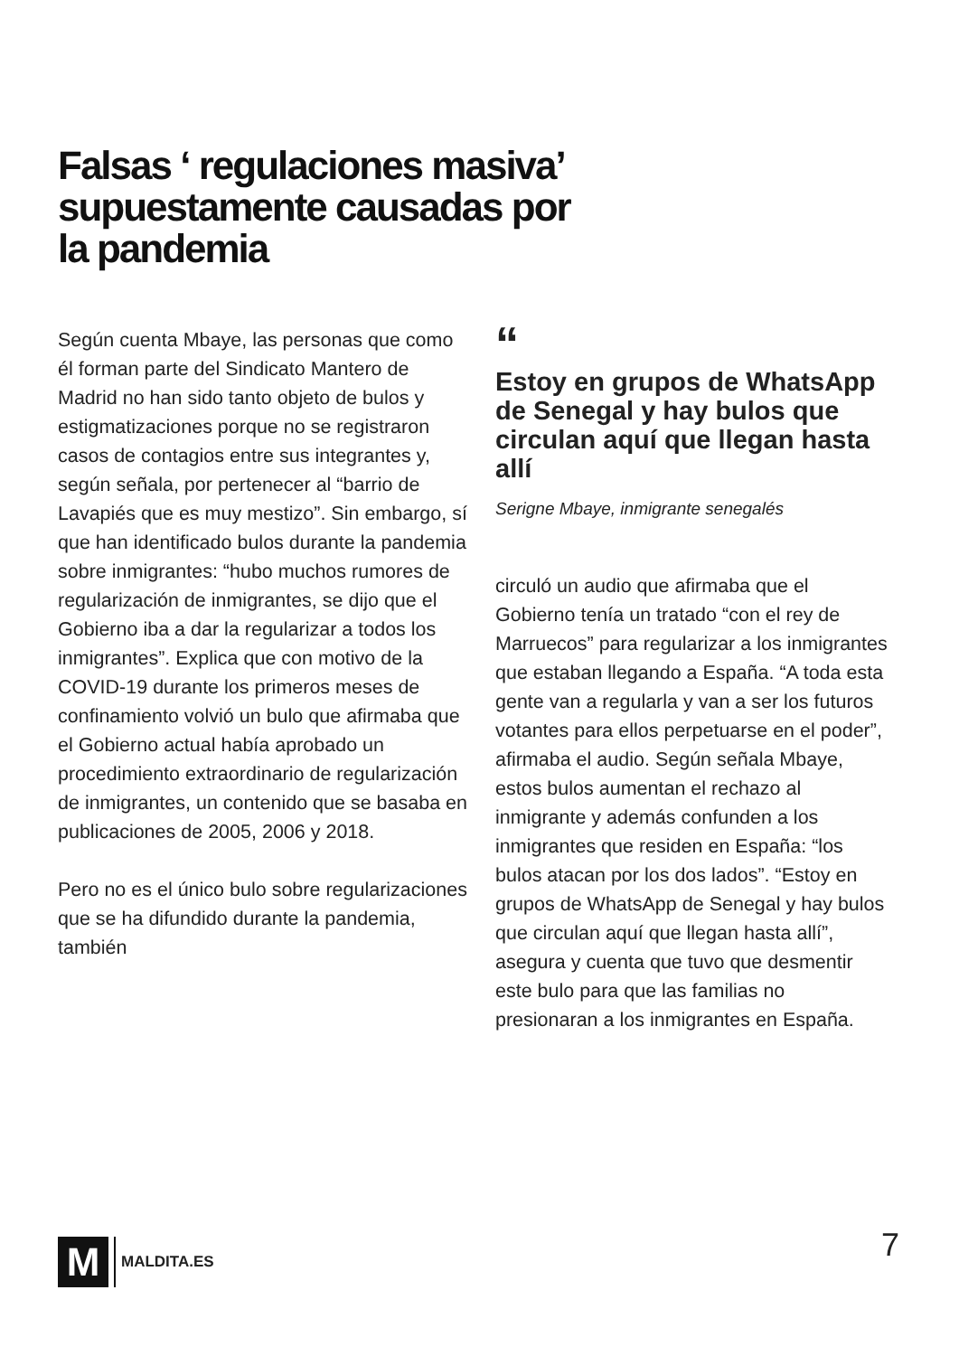Falsas ‘ regulaciones masiva’ supuestamente causadas por la pandemia
Según cuenta Mbaye, las personas que como él forman parte del Sindicato Mantero de Madrid no han sido tanto objeto de bulos y estigmatizaciones porque no se registraron casos de contagios entre sus integrantes y, según señala, por pertenecer al “barrio de Lavapiés que es muy mestizo”. Sin embargo, sí que han identificado bulos durante la pandemia sobre inmigrantes: “hubo muchos rumores de regularización de inmigrantes, se dijo que el Gobierno iba a dar la regularizar a todos los inmigrantes”. Explica que con motivo de la COVID-19 durante los primeros meses de confinamiento volvió un bulo que afirmaba que el Gobierno actual había aprobado un procedimiento extraordinario de regularización de inmigrantes, un contenido que se basaba en publicaciones de 2005, 2006 y 2018.
Pero no es el único bulo sobre regularizaciones que se ha difundido durante la pandemia, también
“
Estoy en grupos de WhatsApp de Senegal y hay bulos que circulan aquí que llegan hasta allí
Serigne Mbaye, inmigrante senegalés
circuló un audio que afirmaba que el Gobierno tenía un tratado “con el rey de Marruecos” para regularizar a los inmigrantes que estaban llegando a España. “A toda esta gente van a regularla y van a ser los futuros votantes para ellos perpetuarse en el poder”, afirmaba el audio. Según señala Mbaye, estos bulos aumentan el rechazo al inmigrante y además confunden a los inmigrantes que residen en España: “los bulos atacan por los dos lados”. “Estoy en grupos de WhatsApp de Senegal y hay bulos que circulan aquí que llegan hasta allí”, asegura y cuenta que tuvo que desmentir este bulo para que las familias no presionaran a los inmigrantes en España.
M
MALDITA.ES
7